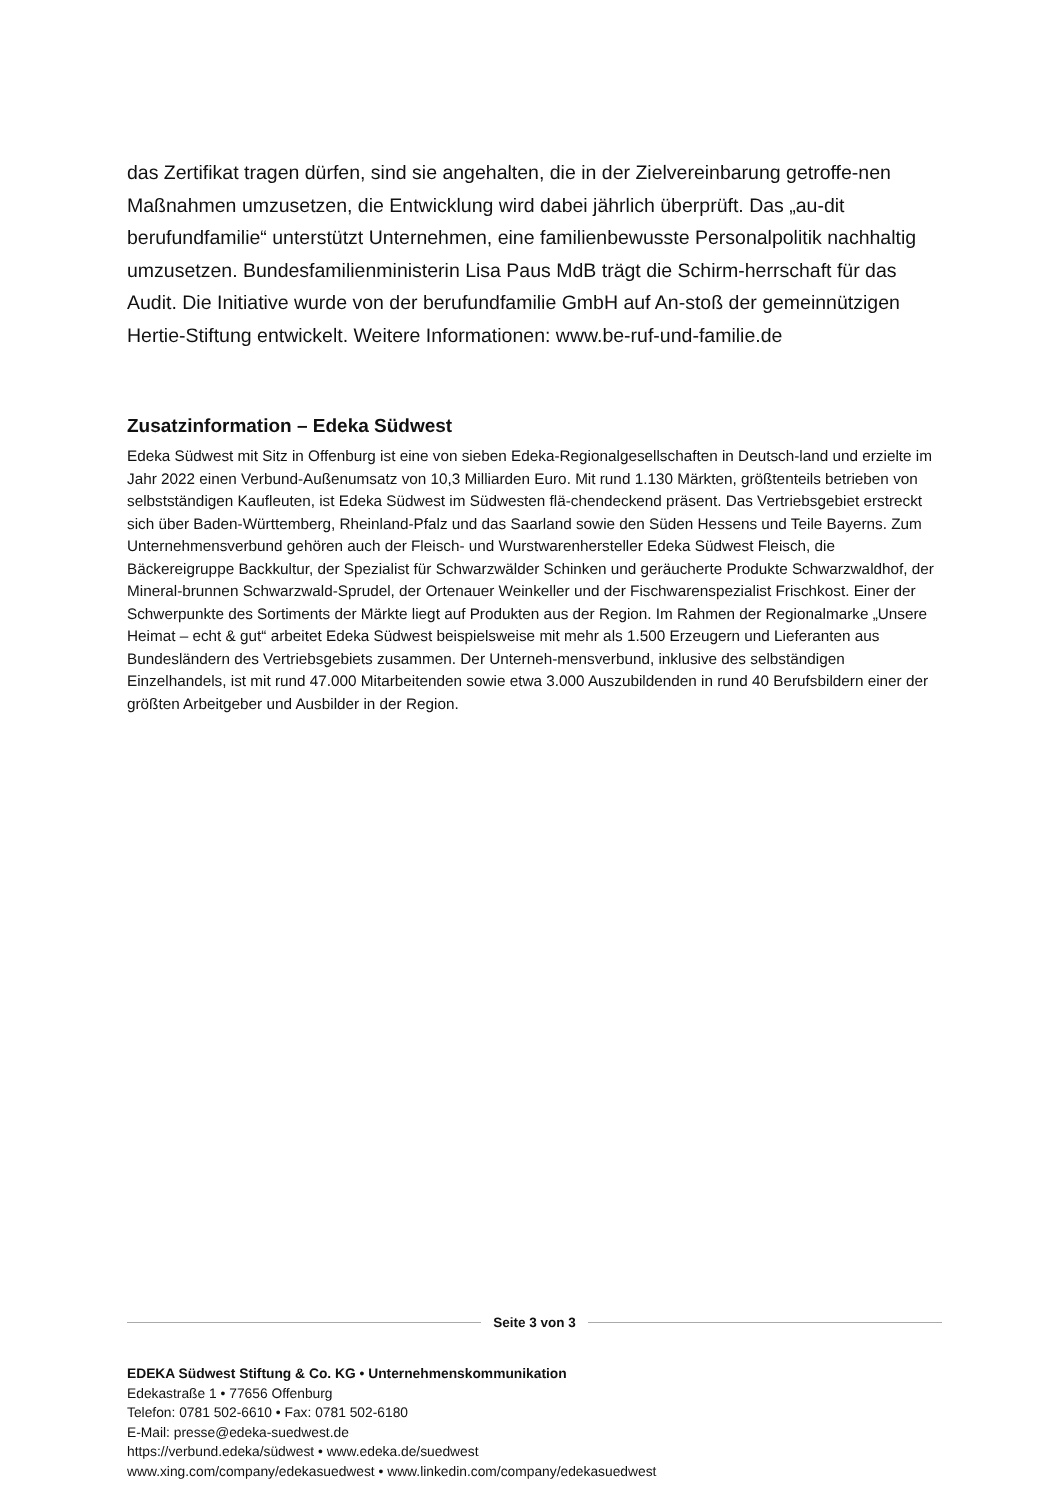das Zertifikat tragen dürfen, sind sie angehalten, die in der Zielvereinbarung getroffe-nen Maßnahmen umzusetzen, die Entwicklung wird dabei jährlich überprüft. Das „au-dit berufundfamilie“ unterstützt Unternehmen, eine familienbewusste Personalpolitik nachhaltig umzusetzen. Bundesfamilienministerin Lisa Paus MdB trägt die Schirm-herrschaft für das Audit. Die Initiative wurde von der berufundfamilie GmbH auf An-stoß der gemeinnützigen Hertie-Stiftung entwickelt. Weitere Informationen: www.be-ruf-und-familie.de
Zusatzinformation – Edeka Südwest
Edeka Südwest mit Sitz in Offenburg ist eine von sieben Edeka-Regionalgesellschaften in Deutsch-land und erzielte im Jahr 2022 einen Verbund-Außenumsatz von 10,3 Milliarden Euro. Mit rund 1.130 Märkten, größtenteils betrieben von selbstständigen Kaufleuten, ist Edeka Südwest im Südwesten flä-chendeckend präsent. Das Vertriebsgebiet erstreckt sich über Baden-Württemberg, Rheinland-Pfalz und das Saarland sowie den Süden Hessens und Teile Bayerns. Zum Unternehmensverbund gehören auch der Fleisch- und Wurstwarenhersteller Edeka Südwest Fleisch, die Bäckereigruppe Backkultur, der Spezialist für Schwarzwälder Schinken und geräucherte Produkte Schwarzwaldhof, der Mineral-brunnen Schwarzwald-Sprudel, der Ortenauer Weinkeller und der Fischwarenspezialist Frischkost. Einer der Schwerpunkte des Sortiments der Märkte liegt auf Produkten aus der Region. Im Rahmen der Regionalmarke „Unsere Heimat – echt & gut“ arbeitet Edeka Südwest beispielsweise mit mehr als 1.500 Erzeugern und Lieferanten aus Bundesländern des Vertriebsgebiets zusammen. Der Unterneh-mensverbund, inklusive des selbständigen Einzelhandels, ist mit rund 47.000 Mitarbeitenden sowie etwa 3.000 Auszubildenden in rund 40 Berufsbildern einer der größten Arbeitgeber und Ausbilder in der Region.
Seite 3 von 3
EDEKA Südwest Stiftung & Co. KG • Unternehmenskommunikation
Edekastraße 1 • 77656 Offenburg
Telefon: 0781 502-6610 • Fax: 0781 502-6180
E-Mail: presse@edeka-suedwest.de
https://verbund.edeka/südwest • www.edeka.de/suedwest
www.xing.com/company/edekasuedwest • www.linkedin.com/company/edekasuedwest